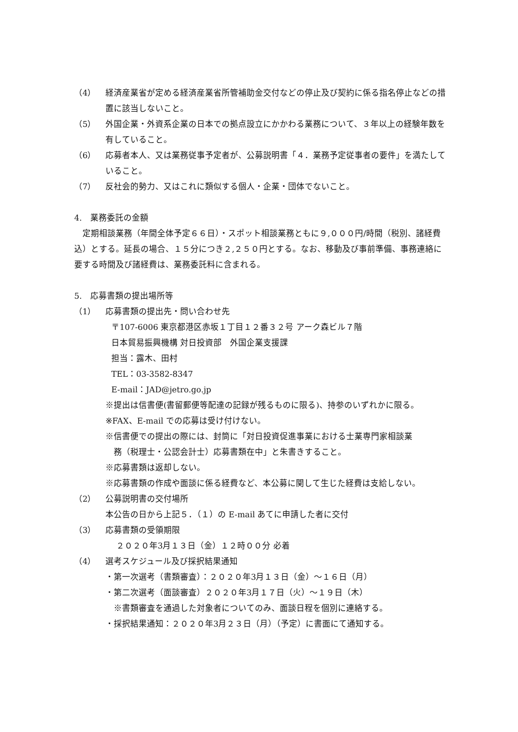（4） 経済産業省が定める経済産業省所管補助金交付などの停止及び契約に係る指名停止などの措置に該当しないこと。
（5） 外国企業・外資系企業の日本での拠点設立にかかわる業務について、３年以上の経験年数を有していること。
（6） 応募者本人、又は業務従事予定者が、公募説明書「４．業務予定従事者の要件」を満たしていること。
（7） 反社会的勢力、又はこれに類似する個人・企業・団体でないこと。
4.　業務委託の金額
　定期相談業務（年間全体予定６６日）・スポット相談業務ともに９,０００円/時間（税別、諸経費込）とする。延長の場合、１５分につき２,２５０円とする。なお、移動及び事前準備、事務連絡に要する時間及び諸経費は、業務委託料に含まれる。
5.　応募書類の提出場所等
（1） 応募書類の提出先・問い合わせ先
〒107-6006 東京都港区赤坂１丁目１２番３２号 アーク森ビル７階
日本貿易振興機構 対日投資部　外国企業支援課
担当：露木、田村
TEL：03-3582-8347
E-mail：JAD@jetro.go.jp
※提出は信書便(書留郵便等配達の記録が残るものに限る)、持参のいずれかに限る。
※FAX、E-mail での応募は受け付けない。
※信書便での提出の際には、封筒に「対日投資促進事業における士業専門家相談業
　務（税理士・公認会計士）応募書類在中」と朱書きすること。
※応募書類は返却しない。
※応募書類の作成や面談に係る経費など、本公募に関して生じた経費は支給しない。
（2） 公募説明書の交付場所
本公告の日から上記５．（１）の E-mail あてに申請した者に交付
（3） 応募書類の受領期限
２０２０年3月１３日（金）１２時００分 必着
（4） 選考スケジュール及び採択結果通知
・第一次選考（書類審査）：２０２０年3月１３日（金）～１６日（月）
・第二次選考（面談審査）２０２０年3月１７日（火）～１９日（木）
　※書類審査を通過した対象者についてのみ、面談日程を個別に連絡する。
・採択結果通知：２０２０年3月２３日（月）（予定）に書面にて通知する。